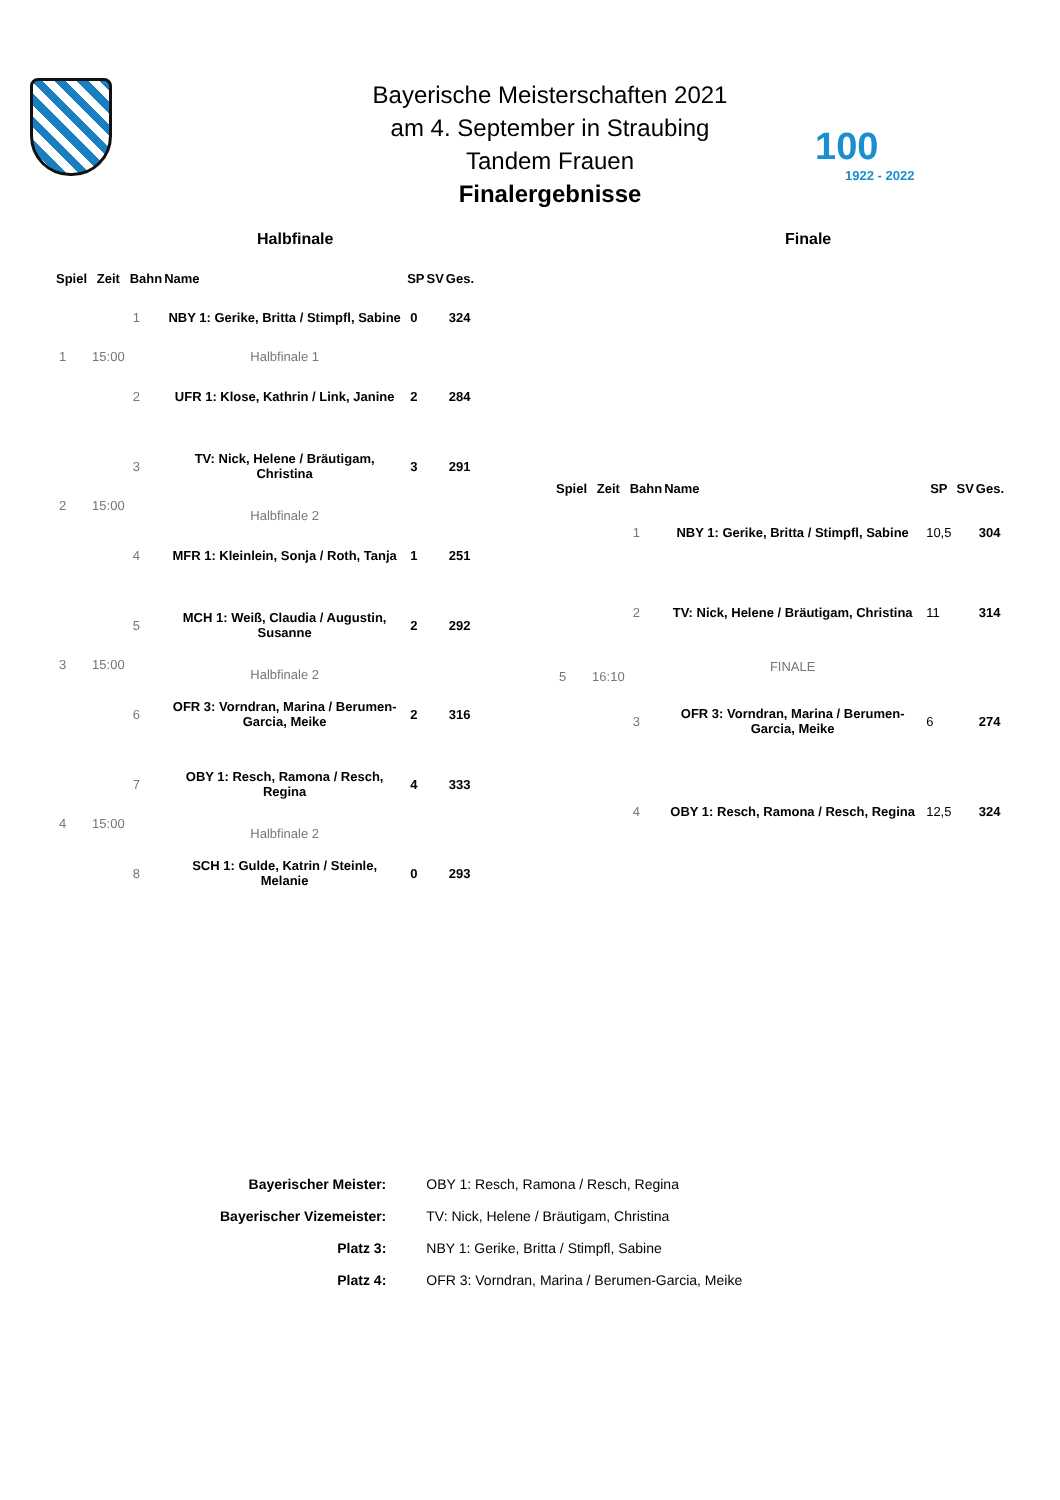Bayerische Meisterschaften 2021
am 4. September in Straubing
Tandem Frauen
Finalergebnisse
100
1922 - 2022
Halbfinale Finale
| Spiel | Zeit | Bahn | Name | SP | SV | Ges. |
| --- | --- | --- | --- | --- | --- | --- |
| 1 | 15:00 | 1 | NBY 1: Gerike, Britta / Stimpfl, Sabine | 0 | | 324 |
| | | | Halbfinale 1 | | | |
| | | 2 | UFR 1: Klose, Kathrin / Link, Janine | 2 | | 284 |
| 2 | 15:00 | 3 | TV: Nick, Helene / Bräutigam, Christina | 3 | | 291 |
| | | | Halbfinale 2 | | | |
| | | 4 | MFR 1: Kleinlein, Sonja / Roth, Tanja | 1 | | 251 |
| 3 | 15:00 | 5 | MCH 1: Weiß, Claudia / Augustin, Susanne | 2 | | 292 |
| | | | Halbfinale 2 | | | |
| | | 6 | OFR 3: Vorndran, Marina / Berumen-Garcia, Meike | 2 | | 316 |
| 4 | 15:00 | 7 | OBY 1: Resch, Ramona / Resch, Regina | 4 | | 333 |
| | | | Halbfinale 2 | | | |
| | | 8 | SCH 1: Gulde, Katrin / Steinle, Melanie | 0 | | 293 |
| Spiel | Zeit | Bahn | Name | SP | SV | Ges. |
| --- | --- | --- | --- | --- | --- | --- |
| 5 | 16:10 | 1 | NBY 1: Gerike, Britta / Stimpfl, Sabine | 10,5 | | 304 |
| | | 2 | TV: Nick, Helene / Bräutigam, Christina | 11 | | 314 |
| | | | FINALE | | | |
| | | 3 | OFR 3: Vorndran, Marina / Berumen-Garcia, Meike | 6 | | 274 |
| | | 4 | OBY 1: Resch, Ramona / Resch, Regina | 12,5 | | 324 |
| Bayerischer Meister: | OBY 1: Resch, Ramona / Resch, Regina |
| Bayerischer Vizemeister: | TV: Nick, Helene / Bräutigam, Christina |
| Platz 3: | NBY 1: Gerike, Britta / Stimpfl, Sabine |
| Platz 4: | OFR 3: Vorndran, Marina / Berumen-Garcia, Meike |